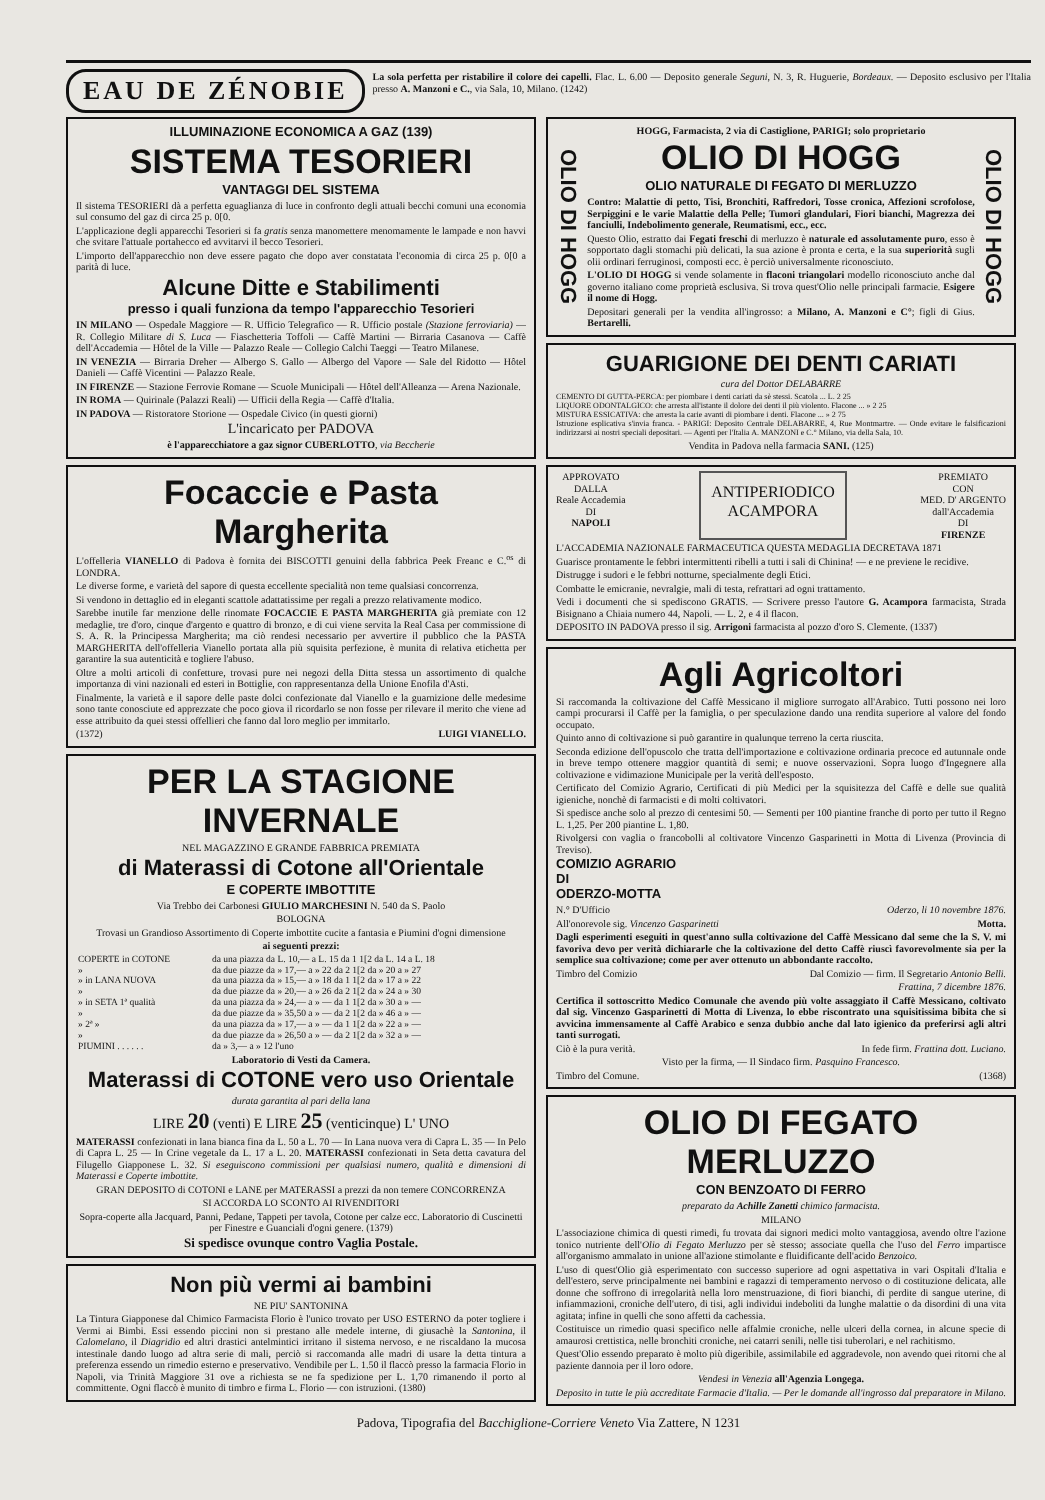EAU DE ZÉNOBIE
La sola perfetta per ristabilire il colore dei capelli. Flac. L. 6.00 — Deposito generale Seguni, N. 3, R. Huguerie, Bordeaux. — Deposito esclusivo per l'Italia presso A. Manzoni e C., via Sala, 10, Milano. (1242)
ILLUMINAZIONE ECONOMICA A GAZ (139)
SISTEMA TESORIERI
VANTAGGI DEL SISTEMA
Il sistema TESORIERI dà a perfetta eguaglianza di luce in confronto degli attuali becchi comuni una economia sul consumo del gaz di circa 25 p. 0[0.
L'applicazione degli apparecchi Tesorieri si fa gratis senza manomettere menomamente le lampade e non havvi che svitare l'attuale portahecco ed avvitarvi il becco Tesorieri.
L'importo dell'apparecchio non deve essere pagato che dopo aver constatata l'economia di circa 25 p. 0[0 a parità di luce.
Alcune Ditte e Stabilimenti
presso i quali funziona da tempo l'apparecchio Tesorieri
IN MILANO — Ospedale Maggiore — R. Ufficio Telegrafico — R. Ufficio postale (Stazione ferroviaria) — R. Collegio Militare di S. Luca — Fiaschetteria Toffoli — Caffè Martini — Birraria Casanova — Caffè dell'Accademia — Hôtel de la Ville — Palazzo Reale — Collegio Calchi Taeggi — Teatro Milanese.
IN VENEZIA — Birraria Dreher — Albergo S. Gallo — Albergo del Vapore — Sale del Ridotto — Hôtel Danieli — Caffè Vicentini — Palazzo Reale.
IN FIRENZE — Stazione Ferrovie Romane — Scuole Municipali — Hôtel dell'Alleanza — Arena Nazionale.
IN ROMA — Quirinale (Palazzi Reali) — Ufficii della Regia — Caffè d'Italia.
IN PADOVA — Ristoratore Storione — Ospedale Civico (in questi giorni)
L'incaricato per PADOVA
è l'apparecchiatore a gaz signor CUBERLOTTO, via Beccherie
Focaccie e Pasta Margherita
L'offelleria VIANELLO di Padova è fornita dei BISCOTTI genuini della fabbrica Peek Freanc e C.<sup>os</sup> di LONDRA.
Le diverse forme, e varietà del sapore di questa eccellente specialità non teme qualsiasi concorrenza.
Si vendono in dettaglio ed in eleganti scattole adattatissime per regali a prezzo relativamente modico.
Sarebbe inutile far menzione delle rinomate FOCACCIE E PASTA MARGHERITA già premiate con 12 medaglie, tre d'oro, cinque d'argento e quattro di bronzo, e di cui viene servita la Real Casa per commissione di S. A. R. la Principessa Margherita; ma ciò rendesi necessario per avvertire il pubblico che la PASTA MARGHERITA dell'offelleria Vianello portata alla più squisita perfezione, è munita di relativa etichetta per garantire la sua autenticità e togliere l'abuso.
Oltre a molti articoli di confetture, trovasi pure nei negozi della Ditta stessa un assortimento di qualche importanza di vini nazionali ed esteri in Bottiglie, con rappresentanza della Unione Enofila d'Asti.
Finalmente, la varietà e il sapore delle paste dolci confezionate dal Vianello e la guarnizione delle medesime sono tante conosciute ed apprezzate che poco giova il ricordarlo se non fosse per rilevare il merito che viene ad esse attribuito da quei stessi offellieri che fanno dal loro meglio per immitarlo.
(1372) LUIGI VIANELLO.
PER LA STAGIONE INVERNALE
NEL MAGAZZINO E GRANDE FABBRICA PREMIATA
di Materassi di Cotone all'Orientale
E COPERTE IMBOTTITE
Via Trebbo dei Carbonesi GIULIO MARCHESINI N. 540 da S. Paolo
BOLOGNA
Trovasi un Grandioso Assortimento di Coperte imbottite cucite a fantasia e Piumini d'ogni dimensione
ai seguenti prezzi:
| COPERTE in COTONE | da una piazza da L. 10,— a L. 15 da 1 1[2 da L. 14 a L. 18 |
| » | da due piazze da » 17,— a » 22 da 2 1[2 da » 20 a » 27 |
| » in LANA NUOVA | da una piazza da » 15,— a » 18 da 1 1[2 da » 17 a » 22 |
| » | da due piazze da » 20,— a » 26 da 2 1[2 da » 24 a » 30 |
| » in SETA 1ª qualità | da una piazza da » 24,— a » — da 1 1[2 da » 30 a » — |
| » | da due piazze da » 35,50 a » — da 2 1[2 da » 46 a » — |
| » 2ª » | da una piazza da » 17,— a » — da 1 1[2 da » 22 a » — |
| » | da due piazze da » 26,50 a » — da 2 1[2 da » 32 a » — |
| PIUMINI . . . . . . | da » 3,— a » 12 l'uno |
Laboratorio di Vesti da Camera.
Materassi di COTONE vero uso Orientale
durata garantita al pari della lana
LIRE 20 (venti) E LIRE 25 (venticinque) L' UNO
MATERASSI confezionati in lana bianca fina da L. 50 a L. 70 — In Lana nuova vera di Capra L. 35 — In Pelo di Capra L. 25 — In Crine vegetale da L. 17 a L. 20. MATERASSI confezionati in Seta detta cavatura del Filugello Giapponese L. 32. Si eseguiscono commissioni per qualsiasi numero, qualità e dimensioni di Materassi e Coperte imbottite.
GRAN DEPOSITO di COTONI e LANE per MATERASSI a prezzi da non temere CONCORRENZA
SI ACCORDA LO SCONTO AI RIVENDITORI
Sopra-coperte alla Jacquard, Panni, Pedane, Tappeti per tavola, Cotone per calze ecc. Laboratorio di Cuscinetti per Finestre e Guanciali d'ogni genere. (1379)
Si spedisce ovunque contro Vaglia Postale.
Non più vermi ai bambini
NE PIU' SANTONINA
La Tintura Giapponese dal Chimico Farmacista Florio è l'unico trovato per USO ESTERNO da poter togliere i Vermi ai Bimbi. Essi essendo piccini non si prestano alle medele interne, di giusachè la Santonina, il Calomelano, il Diagridio ed altri drastici antelmintici irritano il sistema nervoso, e ne riscaldano la mucosa intestinale dando luogo ad altra serie di mali, perciò si raccomanda alle madri di usare la detta tintura a preferenza essendo un rimedio esterno e preservativo. Vendibile per L. 1.50 il flaccò presso la farmacia Florio in Napoli, via Trinità Maggiore 31 ove a richiesta se ne fa spedizione per L. 1,70 rimanendo il porto al committente. Ogni flaccò è munito di timbro e firma L. Florio — con istruzioni. (1380)
OLIO DI HOGG
HOGG, Farmacista, 2 via di Castiglione, PARIGI; solo proprietario
OLIO DI HOGG
OLIO NATURALE DI FEGATO DI MERLUZZO
Contro: Malattie di petto, Tisi, Bronchiti, Raffredori, Tosse cronica, Affezioni scrofolose, Serpiggini e le varie Malattie della Pelle; Tumori glandulari, Fiori bianchi, Magrezza dei fanciulli, Indebolimento generale, Reumatismi, ecc., ecc.
Questo Olio, estratto dai Fegati freschi di merluzzo è naturale ed assolutamente puro, esso è sopportato dagli stomachi più delicati, la sua azione è pronta e certa, e la sua superiorità sugli olii ordinari ferruginosi, composti ecc. è perciò universalmente riconosciuto.
L'OLIO DI HOGG si vende solamente in flaconi triangolari modello riconosciuto anche dal governo italiano come proprietà esclusiva. Si trova quest'Olio nelle principali farmacie. Esigere il nome di Hogg.
Depositari generali per la vendita all'ingrosso: a Milano, A. Manzoni e C°; figli di Gius. Bertarelli.
OLIO DI HOGG
GUARIGIONE DEI DENTI CARIATI
cura del Dottor DELABARRE
CEMENTO DI GUTTA-PERCA: per piombare i denti cariati da sè stessi. Scatola ... L. 2 25
LIQUORE ODONTALGICO: che arresta all'istante il dolore dei denti il più violento. Flacone ... » 2 25
MISTURA ESSICATIVA: che arresta la carie avanti di piombare i denti. Flacone ... » 2 75
Istruzione esplicativa s'invia franca. - PARIGI: Deposito Centrale DELABARRE, 4, Rue Montmartre. — Onde evitare le falsificazioni indirizzarsi ai nostri speciali depositari. — Agenti per l'Italia A. MANZONI e C.° Milano, via della Sala, 10.
Vendita in Padova nella farmacia SANI. (125)
APPROVATO
DALLA
Reale Accademia
DI
NAPOLI
ANTIPERIODICO
ACAMPORA
PREMIATO
CON
MED. D' ARGENTO
dall'Accademia
DI
FIRENZE
L'ACCADEMIA NAZIONALE FARMACEUTICA QUESTA MEDAGLIA DECRETAVA 1871
Guarisce prontamente le febbri intermittenti ribelli a tutti i sali di Chinina! — e ne previene le recidive.
Distrugge i sudori e le febbri notturne, specialmente degli Etici.
Combatte le emicranie, nevralgie, mali di testa, refrattari ad ogni trattamento.
Vedi i documenti che si spediscono GRATIS. — Scrivere presso l'autore G. Acampora farmacista, Strada Bisignano a Chiaia numero 44, Napoli. — L. 2, e 4 il flacon.
DEPOSITO IN PADOVA presso il sig. Arrigoni farmacista al pozzo d'oro S. Clemente. (1337)
Agli Agricoltori
Si raccomanda la coltivazione del Caffè Messicano il migliore surrogato all'Arabico. Tutti possono nei loro campi procurarsi il Caffè per la famiglia, o per speculazione dando una rendita superiore al valore del fondo occupato.
Quinto anno di coltivazione si può garantire in qualunque terreno la certa riuscita.
Seconda edizione dell'opuscolo che tratta dell'importazione e coltivazione ordinaria precoce ed autunnale onde in breve tempo ottenere maggior quantità di semi; e nuove osservazioni. Sopra luogo d'Ingegnere alla coltivazione e vidimazione Municipale per la verità dell'esposto.
Certificato del Comizio Agrario, Certificati di più Medici per la squisitezza del Caffè e delle sue qualità igieniche, nonchè di farmacisti e di molti coltivatori.
Si spedisce anche solo al prezzo di centesimi 50. — Sementi per 100 piantine franche di porto per tutto il Regno L. 1,25. Per 200 piantine L. 1,80.
Rivolgersi con vaglia o francobolli al coltivatore Vincenzo Gasparinetti in Motta di Livenza (Provincia di Treviso).
COMIZIO AGRARIO
DI
ODERZO-MOTTA
N.° D'Ufficio Oderzo, li 10 novembre 1876.
All'onorevole sig. Vincenzo Gasparinetti Motta.
Dagli esperimenti eseguiti in quest'anno sulla coltivazione del Caffè Messicano dal seme che la S. V. mi favoriva devo per verità dichiararle che la coltivazione del detto Caffè riuscì favorevolmente sia per la semplice sua coltivazione; come per aver ottenuto un abbondante raccolto.
Timbro del Comizio Dal Comizio — firm. Il Segretario Antonio Belli.
Frattina, 7 dicembre 1876.
Certifica il sottoscritto Medico Comunale che avendo più volte assaggiato il Caffè Messicano, coltivato dal sig. Vincenzo Gasparinetti di Motta di Livenza, lo ebbe riscontrato una squisitissima bibita che si avvicina immensamente al Caffè Arabico e senza dubbio anche dal lato igienico da preferirsi agli altri tanti surrogati.
Ciò è la pura verità. In fede firm. Frattina dott. Luciano.
Visto per la firma, — Il Sindaco firm. Pasquino Francesco.
Timbro del Comune. (1368)
OLIO DI FEGATO MERLUZZO
CON BENZOATO DI FERRO
preparato da Achille Zanetti chimico farmacista.
MILANO
L'associazione chimica di questi rimedi, fu trovata dai signori medici molto vantaggiosa, avendo oltre l'azione tonico nutriente dell'Olio di Fegato Merluzzo per sè stesso; associate quella che l'uso del Ferro impartisce all'organismo ammalato in unione all'azione stimolante e fluidificante dell'acido Benzoico.
L'uso di quest'Olio già esperimentato con successo superiore ad ogni aspettativa in vari Ospitali d'Italia e dell'estero, serve principalmente nei bambini e ragazzi di temperamento nervoso o di costituzione delicata, alle donne che soffrono di irregolarità nella loro menstruazione, di fiori bianchi, di perdite di sangue uterine, di infiammazioni, croniche dell'utero, di tisi, agli individui indeboliti da lunghe malattie o da disordini di una vita agitata; infine in quelli che sono affetti da cachessia.
Costituisce un rimedio quasi specifico nelle affalmie croniche, nelle ulceri della cornea, in alcune specie di amaurosi crettistica, nelle bronchiti croniche, nei catarri senili, nelle tisi tuberolari, e nel rachitismo.
Quest'Olio essendo preparato è molto più digeribile, assimilabile ed aggradevole, non avendo quei ritorni che al paziente dannoia per il loro odore.
Vendesi in Venezia all'Agenzia Longega.
Deposito in tutte le più accreditate Farmacie d'Italia. — Per le domande all'ingrosso dal preparatore in Milano.
Padova, Tipografia del Bacchiglione-Corriere Veneto Via Zattere, N 1231